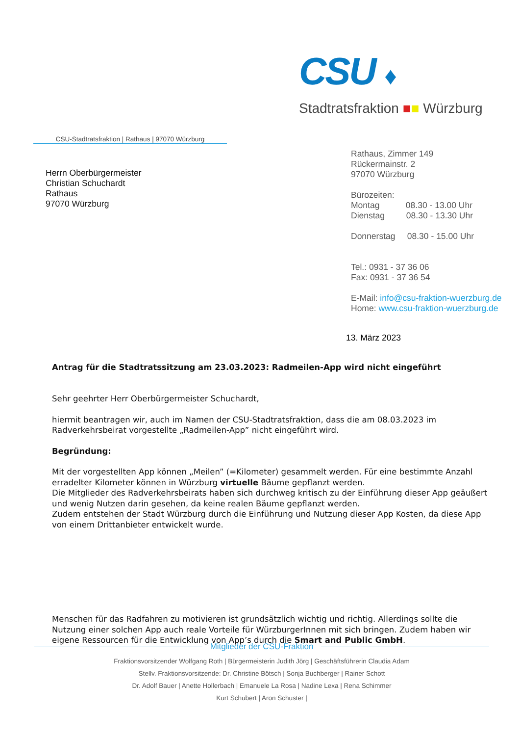CSU ♦
Stadtratsfraktion ■■ Würzburg
CSU-Stadtratsfraktion | Rathaus | 97070 Würzburg
Herrn Oberbürgermeister
Christian Schuchardt
Rathaus
97070 Würzburg
Rathaus, Zimmer 149
Rückermainstr. 2
97070 Würzburg
Bürozeiten:
Montag 08.30 - 13.00 Uhr
Dienstag 08.30 - 13.30 Uhr
Donnerstag 08.30 - 15.00 Uhr
Tel.: 0931 - 37 36 06
Fax: 0931 - 37 36 54
E-Mail: info@csu-fraktion-wuerzburg.de
Home: www.csu-fraktion-wuerzburg.de
13. März 2023
Antrag für die Stadtratssitzung am 23.03.2023: Radmeilen-App wird nicht eingeführt
Sehr geehrter Herr Oberbürgermeister Schuchardt,
hiermit beantragen wir, auch im Namen der CSU-Stadtratsfraktion, dass die am 08.03.2023 im Radverkehrsbeirat vorgestellte „Radmeilen-App” nicht eingeführt wird.
Begründung:
Mit der vorgestellten App können „Meilen” (=Kilometer) gesammelt werden. Für eine bestimmte Anzahl erradelter Kilometer können in Würzburg virtuelle Bäume gepflanzt werden.
Die Mitglieder des Radverkehrsbeirats haben sich durchweg kritisch zu der Einführung dieser App geäußert und wenig Nutzen darin gesehen, da keine realen Bäume gepflanzt werden.
Zudem entstehen der Stadt Würzburg durch die Einführung und Nutzung dieser App Kosten, da diese App von einem Drittanbieter entwickelt wurde.
Menschen für das Radfahren zu motivieren ist grundsätzlich wichtig und richtig. Allerdings sollte die Nutzung einer solchen App auch reale Vorteile für WürzburgerInnen mit sich bringen. Zudem haben wir eigene Ressourcen für die Entwicklung von App’s durch die Smart and Public GmbH.
Mitglieder der CSU-Fraktion
Fraktionsvorsitzender Wolfgang Roth | Bürgermeisterin Judith Jörg | Geschäftsführerin Claudia Adam
Stellv. Fraktionsvorsitzende: Dr. Christine Bötsch | Sonja Buchberger | Rainer Schott
Dr. Adolf Bauer | Anette Hollerbach | Emanuele La Rosa | Nadine Lexa | Rena Schimmer
Kurt Schubert | Aron Schuster |